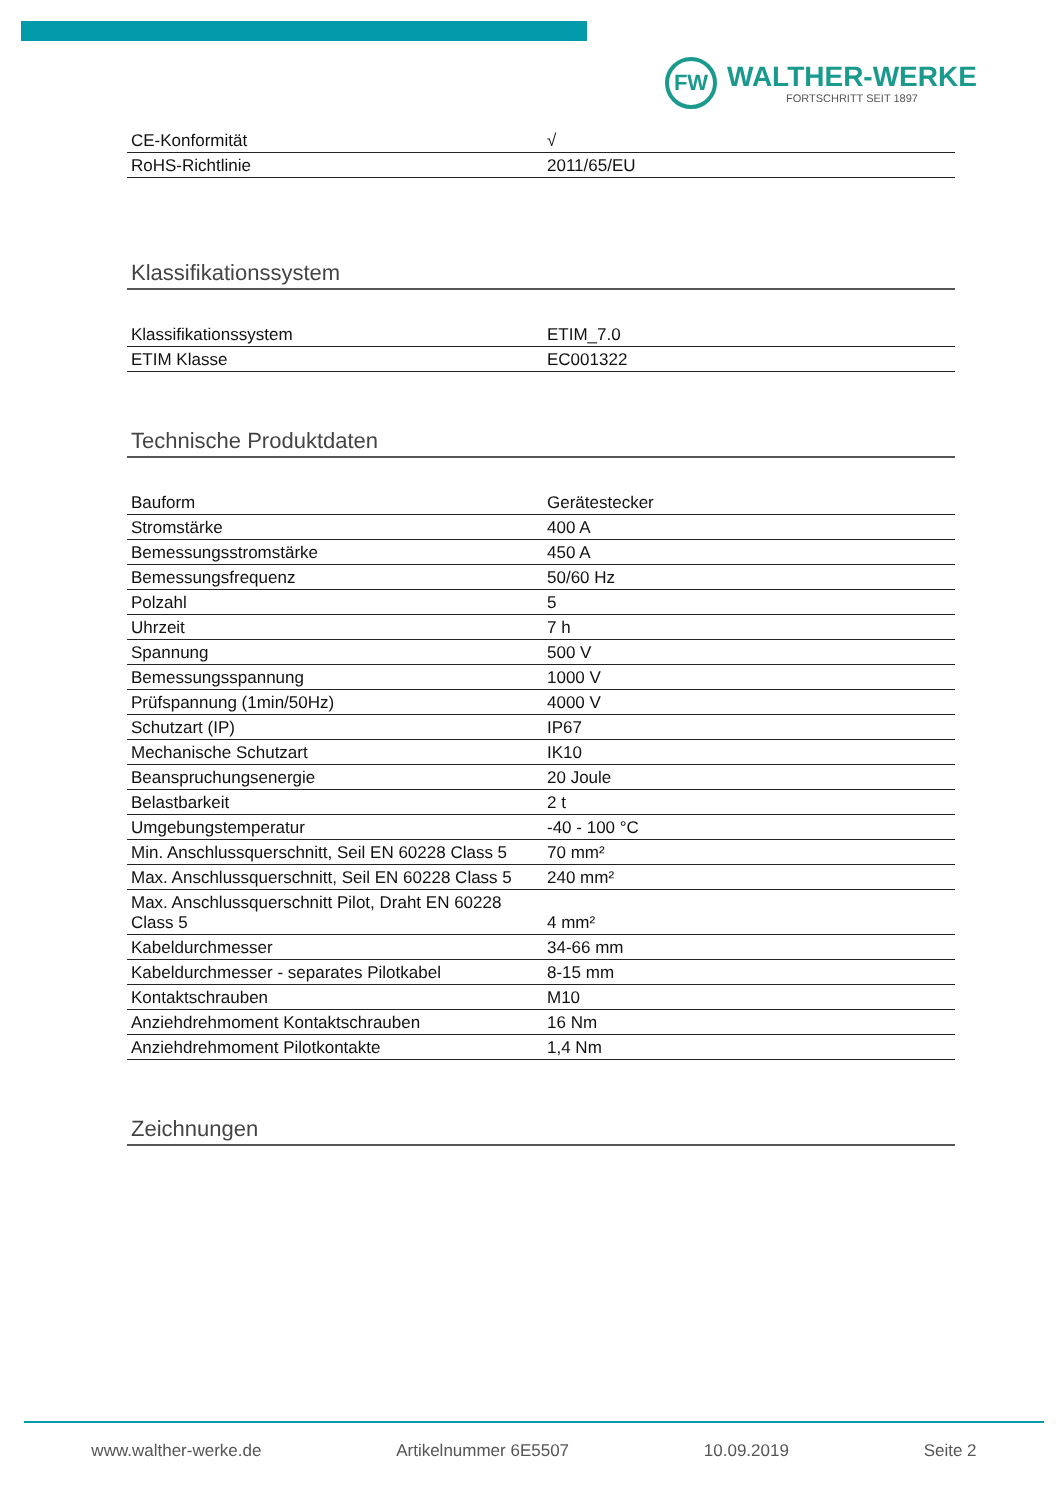FW
WALTHER-WERKE
FORTSCHRITT SEIT 1897
| CE-Konformität | √ |
| RoHS-Richtlinie | 2011/65/EU |
Klassifikationssystem
| Klassifikationssystem | ETIM_7.0 |
| ETIM Klasse | EC001322 |
Technische Produktdaten
| Bauform | Gerätestecker |
| Stromstärke | 400 A |
| Bemessungsstromstärke | 450 A |
| Bemessungsfrequenz | 50/60 Hz |
| Polzahl | 5 |
| Uhrzeit | 7 h |
| Spannung | 500 V |
| Bemessungsspannung | 1000 V |
| Prüfspannung (1min/50Hz) | 4000 V |
| Schutzart (IP) | IP67 |
| Mechanische Schutzart | IK10 |
| Beanspruchungsenergie | 20 Joule |
| Belastbarkeit | 2 t |
| Umgebungstemperatur | -40 - 100 °C |
| Min. Anschlussquerschnitt, Seil EN 60228 Class 5 | 70 mm² |
| Max. Anschlussquerschnitt, Seil EN 60228 Class 5 | 240 mm² |
| Max. Anschlussquerschnitt Pilot, Draht EN 60228 Class 5 | 4 mm² |
| Kabeldurchmesser | 34-66 mm |
| Kabeldurchmesser - separates Pilotkabel | 8-15 mm |
| Kontaktschrauben | M10 |
| Anziehdrehmoment Kontaktschrauben | 16 Nm |
| Anziehdrehmoment Pilotkontakte | 1,4 Nm |
Zeichnungen
www.walther-werke.de Artikelnummer 6E5507 10.09.2019 Seite 2